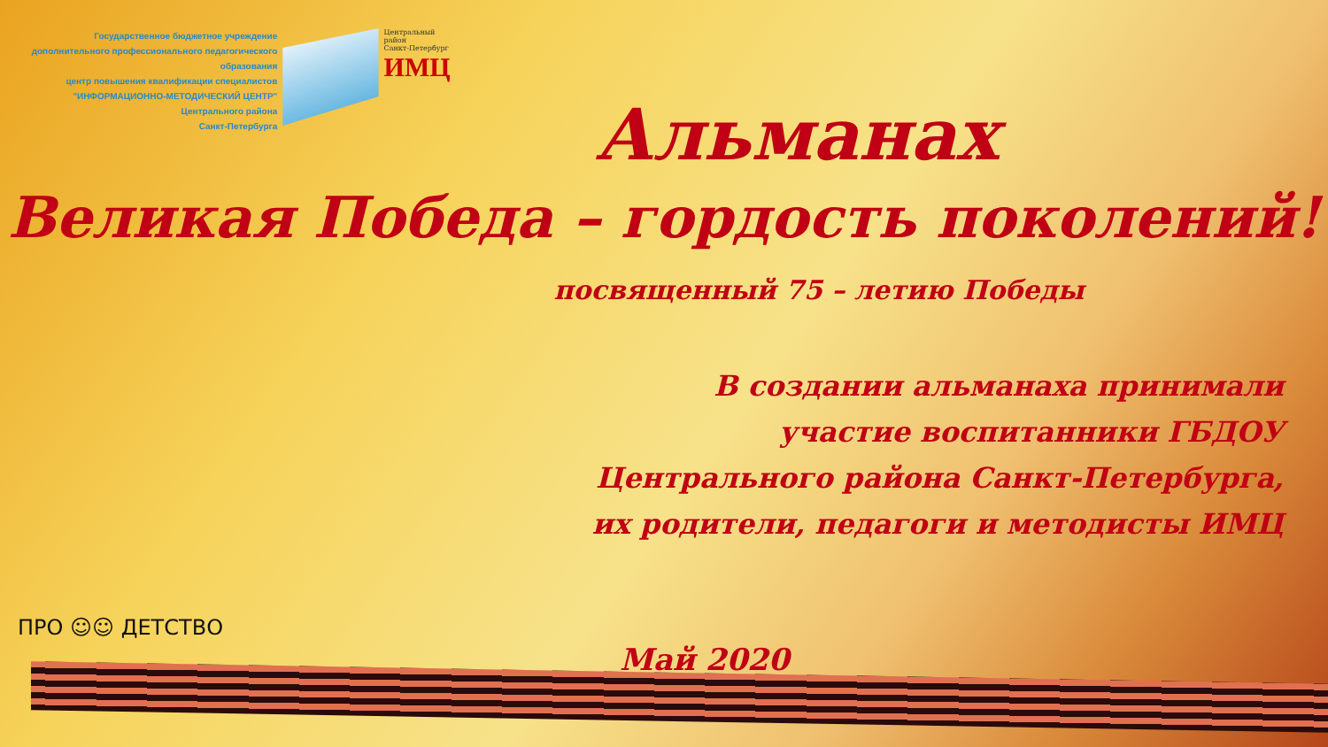Государственное бюджетное учреждение
дополнительного профессионального педагогического образования
центр повышения квалификации специалистов
"ИНФОРМАЦИОННО-МЕТОДИЧЕСКИЙ ЦЕНТР"
Центрального района
Санкт-Петербурга
Центральный район
Санкт-Петербург
ИМЦ
Альманах
Великая Победа – гордость поколений!
посвященный 75 – летию Победы
В создании альманаха принимали
участие воспитанники ГБДОУ
Центрального района Санкт-Петербурга,
их родители, педагоги и методисты ИМЦ
ПРО ☺☺ ДЕТСТВО
Май 2020